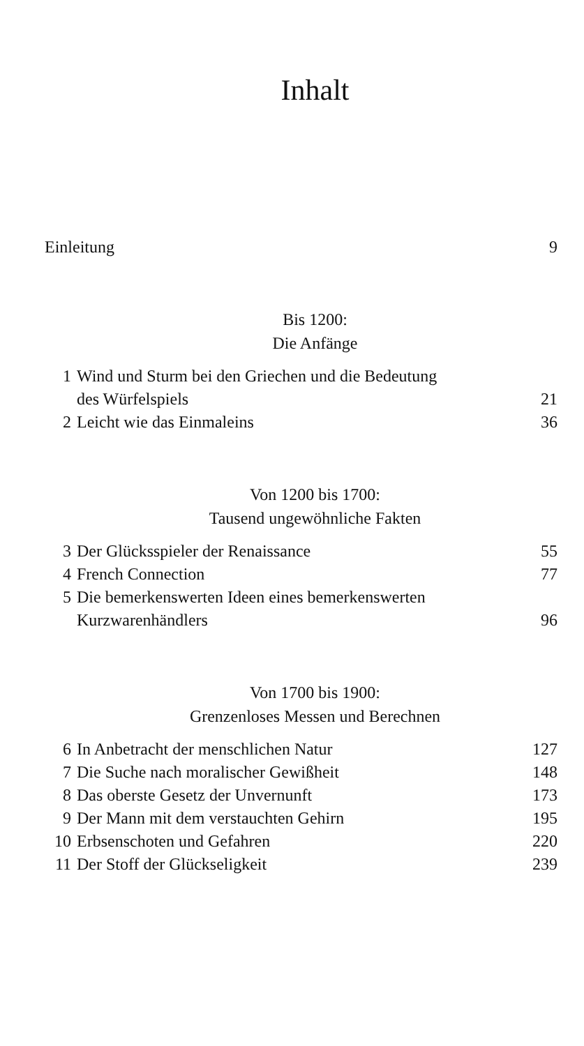Inhalt
Einleitung 9
Bis 1200:
Die Anfänge
1 Wind und Sturm bei den Griechen und die Bedeutung
des Würfelspiels 21
2 Leicht wie das Einmaleins 36
Von 1200 bis 1700:
Tausend ungewöhnliche Fakten
3 Der Glücksspieler der Renaissance 55
4 French Connection 77
5 Die bemerkenswerten Ideen eines bemerkenswerten
Kurzwarenhändlers 96
Von 1700 bis 1900:
Grenzenloses Messen und Berechnen
6 In Anbetracht der menschlichen Natur 127
7 Die Suche nach moralischer Gewißheit 148
8 Das oberste Gesetz der Unvernunft 173
9 Der Mann mit dem verstauchten Gehirn 195
10 Erbsenschoten und Gefahren 220
11 Der Stoff der Glückseligkeit 239